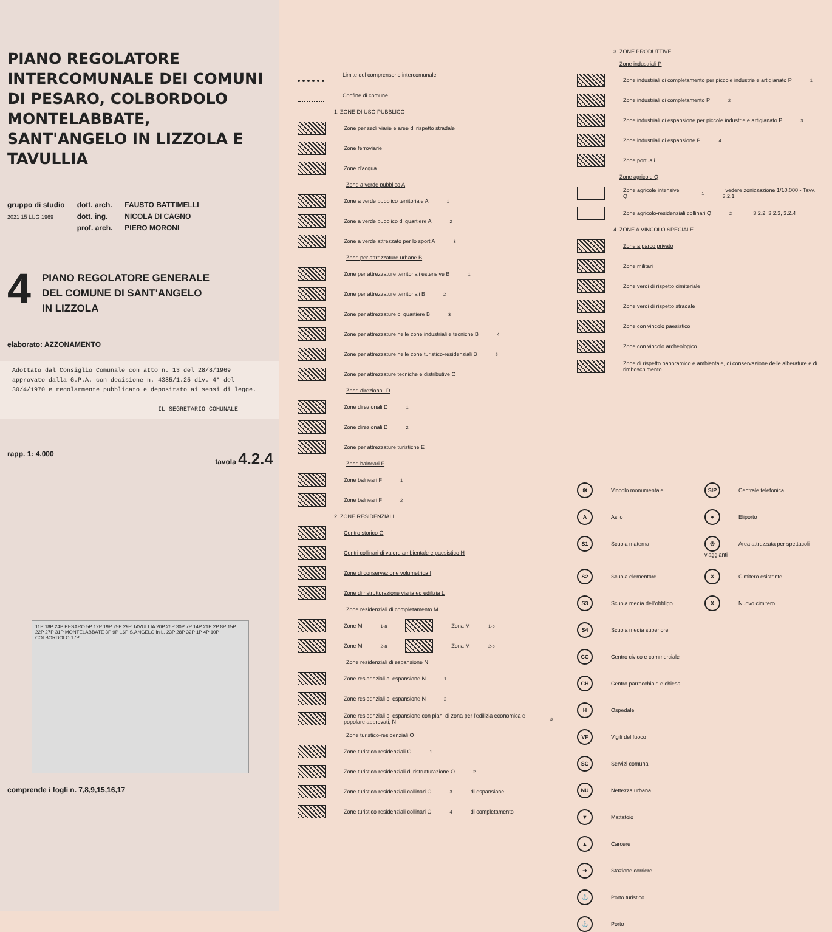PIANO REGOLATORE INTERCOMUNALE DEI COMUNI DI PESARO, COLBORDOLO MONTELABBATE, SANT'ANGELO IN LIZZOLA E TAVULLIA
gruppo di studio
2021 15 LUG 1969
dott. arch.
dott. ing.
prof. arch.
FAUSTO BATTIMELLI
NICOLA DI CAGNO
PIERO MORONI
4
PIANO REGOLATORE GENERALE
DEL COMUNE DI SANT'ANGELO
IN LIZZOLA
elaborato: AZZONAMENTO
Adottato dal Consiglio Comunale con atto n. 13 del 28/8/1969 approvato dalla G.P.A. con decisione n. 4385/1.25 div. 4^ del 30/4/1970 e regolarmente pubblicato e depositato ai sensi di legge.
IL SEGRETARIO COMUNALE
rapp. 1: 4.000 tavola 4.2.4
11P 18P 24P PESARO 5P 12P 19P 25P 29P TAVULLIA 20P 26P 30P 7P 14P 21P 2P 8P 15P 22P 27P 31P MONTELABBATE 3P 9P 16P S.ANGELO in L. 23P 28P 32P 1P 4P 10P COLBORDOLO 17P
comprende i fogli n. 7,8,9,15,16,17
Limite del comprensorio intercomunale
Confine di comune
1. ZONE DI USO PUBBLICO
Zone per sedi viarie e aree di rispetto stradale
Zone ferroviarie
Zone d'acqua
Zone a verde pubblico A
Zone a verde pubblico territoriale A<sub>1</sub>
Zone a verde pubblico di quartiere A<sub>2</sub>
Zone a verde attrezzato per lo sport A<sub>3</sub>
Zone per attrezzature urbane B
Zone per attrezzature territoriali estensive B<sub>1</sub>
Zone per attrezzature territoriali B<sub>2</sub>
Zone per attrezzature di quartiere B<sub>3</sub>
Zone per attrezzature nelle zone industriali e tecniche B<sub>4</sub>
Zone per attrezzature nelle zone turistico-residenziali B<sub>5</sub>
Zone per attrezzature tecniche e distributive C
Zone direzionali D
Zone direzionali D<sub>1</sub>
Zone direzionali D<sub>2</sub>
Zone per attrezzature turistiche E
Zone balneari F
Zone balneari F<sub>1</sub>
Zone balneari F<sub>2</sub>
2. ZONE RESIDENZIALI
Centro storico G
Centri collinari di valore ambientale e paesistico H
Zone di conservazione volumetrica I
Zone di ristrutturazione viaria ed edilizia L
Zone residenziali di completamento M
Zone M<sub>1-a</sub>
Zona M<sub>1-b</sub>
Zone M<sub>2-a</sub>
Zona M<sub>2-b</sub>
Zone residenziali di espansione N
Zone residenziali di espansione N<sub>1</sub>
Zone residenziali di espansione N<sub>2</sub>
Zone residenziali di espansione con piani di zona per l'edilizia economica e popolare approvati, N<sub>3</sub>
Zone turistico-residenziali O
Zone turistico-residenziali O<sub>1</sub>
Zone turistico-residenziali di ristrutturazione O<sub>2</sub>
Zone turistico-residenziali collinari O<sub>3</sub> di espansione
Zone turistico-residenziali collinari O<sub>4</sub> di completamento
3. ZONE PRODUTTIVE
Zone industriali P
Zone industriali di completamento per piccole industrie e artigianato P<sub>1</sub>
Zone industriali di completamento P<sub>2</sub>
Zone industriali di espansione per piccole industrie e artigianato P<sub>3</sub>
Zone industriali di espansione P<sub>4</sub>
Zone portuali
Zone agricole Q
Zone agricole intensive Q<sub>1</sub> vedere zonizzazione 1/10.000 - Tavv. 3.2.1
Zone agricolo-residenziali collinari Q<sub>2</sub> 3.2.2, 3.2.3, 3.2.4
4. ZONE A VINCOLO SPECIALE
Zone a parco privato
Zone militari
Zone verdi di rispetto cimiteriale
Zone verdi di rispetto stradale
Zone con vincolo paesistico
Zone con vincolo archeologico
Zone di rispetto panoramico e ambientale, di conservazione delle alberature e di rimboschimento
✻ Vincolo monumentale
SIP Centrale telefonica
A Asilo
● Eliporto
S1 Scuola materna
✇ Area attrezzata per spettacoli viaggianti
S2 Scuola elementare
X Cimitero esistente
S3 Scuola media dell'obbligo
X Nuovo cimitero
S4 Scuola media superiore
CC Centro civico e commerciale
CH Centro parrocchiale e chiesa
H Ospedale
VF Vigili del fuoco
SC Servizi comunali
NU Nettezza urbana
▼ Mattatoio
▲ Carcere
➔ Stazione corriere
⚓ Porto turistico
⚓ Porto